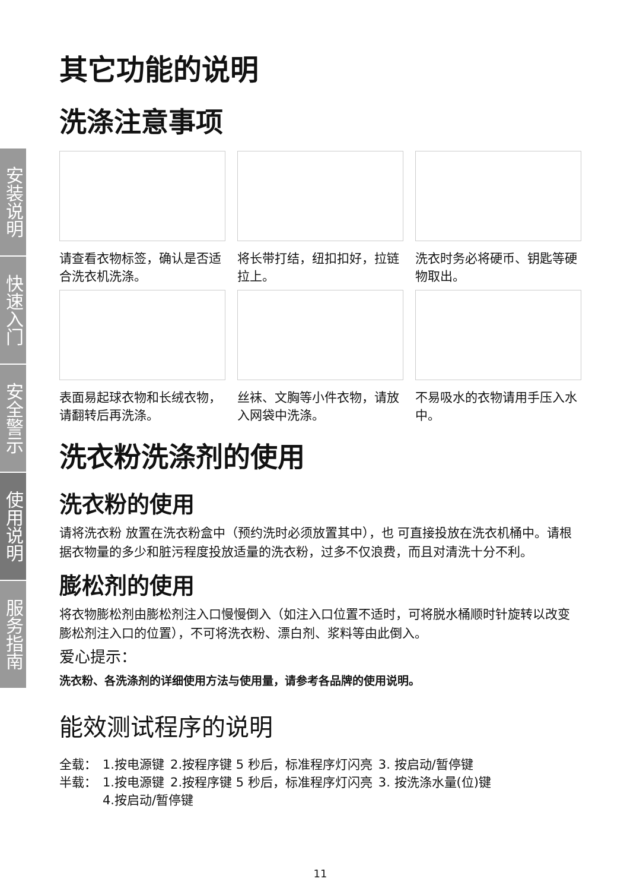安装说明
快速入门
安全警示
使用说明
服务指南
其它功能的说明
洗涤注意事项
请查看衣物标签，确认是否适合洗衣机洗涤。
将长带打结，纽扣扣好，拉链拉上。
洗衣时务必将硬币、钥匙等硬物取出。
表面易起球衣物和长绒衣物，请翻转后再洗涤。
丝袜、文胸等小件衣物，请放入网袋中洗涤。
不易吸水的衣物请用手压入水中。
洗衣粉洗涤剂的使用
洗衣粉的使用
请将洗衣粉 放置在洗衣粉盒中（预约洗时必须放置其中），也 可直接投放在洗衣机桶中。请根据衣物量的多少和脏污程度投放适量的洗衣粉，过多不仅浪费，而且对清洗十分不利。
膨松剂的使用
将衣物膨松剂由膨松剂注入口慢慢倒入（如注入口位置不适时，可将脱水桶顺时针旋转以改变膨松剂注入口的位置），不可将洗衣粉、漂白剂、浆料等由此倒入。
爱心提示：
洗衣粉、各洗涤剂的详细使用方法与使用量，请参考各品牌的使用说明。
能效测试程序的说明
| 全载： | 1.按电源键 | 2.按程序键 5 秒后，标准程序灯闪亮 | 3. 按启动/暂停键 |
| 半载： | 1.按电源键 | 2.按程序键 5 秒后，标准程序灯闪亮 | 3. 按洗涤水量(位)键 |
| | 4.按启动/暂停键 | | |
11